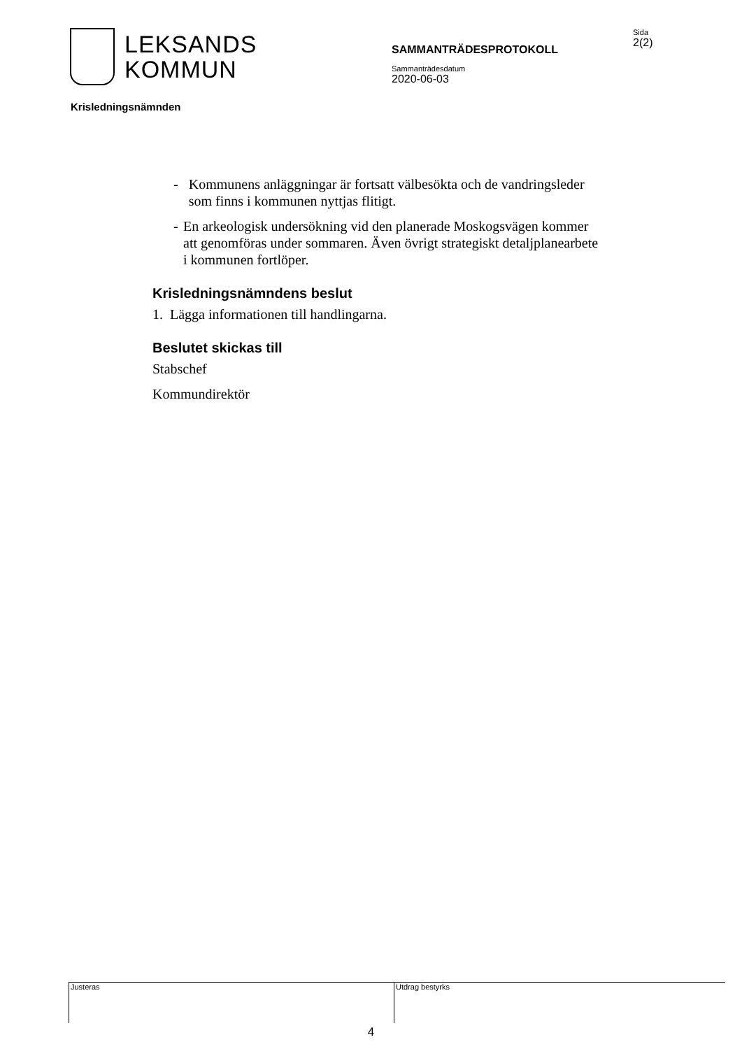LEKSANDS
KOMMUN
SAMMANTRÄDESPROTOKOLL
Sammanträdesdatum
2020-06-03
Sida
2(2)
Krisledningsnämnden
- Kommunens anläggningar är fortsatt välbesökta och de vandringsleder som finns i kommunen nyttjas flitigt.
- En arkeologisk undersökning vid den planerade Moskogsvägen kommer att genomföras under sommaren. Även övrigt strategiskt detaljplanearbete i kommunen fortlöper.
Krisledningsnämndens beslut
1. Lägga informationen till handlingarna.
Beslutet skickas till
Stabschef
Kommundirektör
Justeras Utdrag bestyrks
4